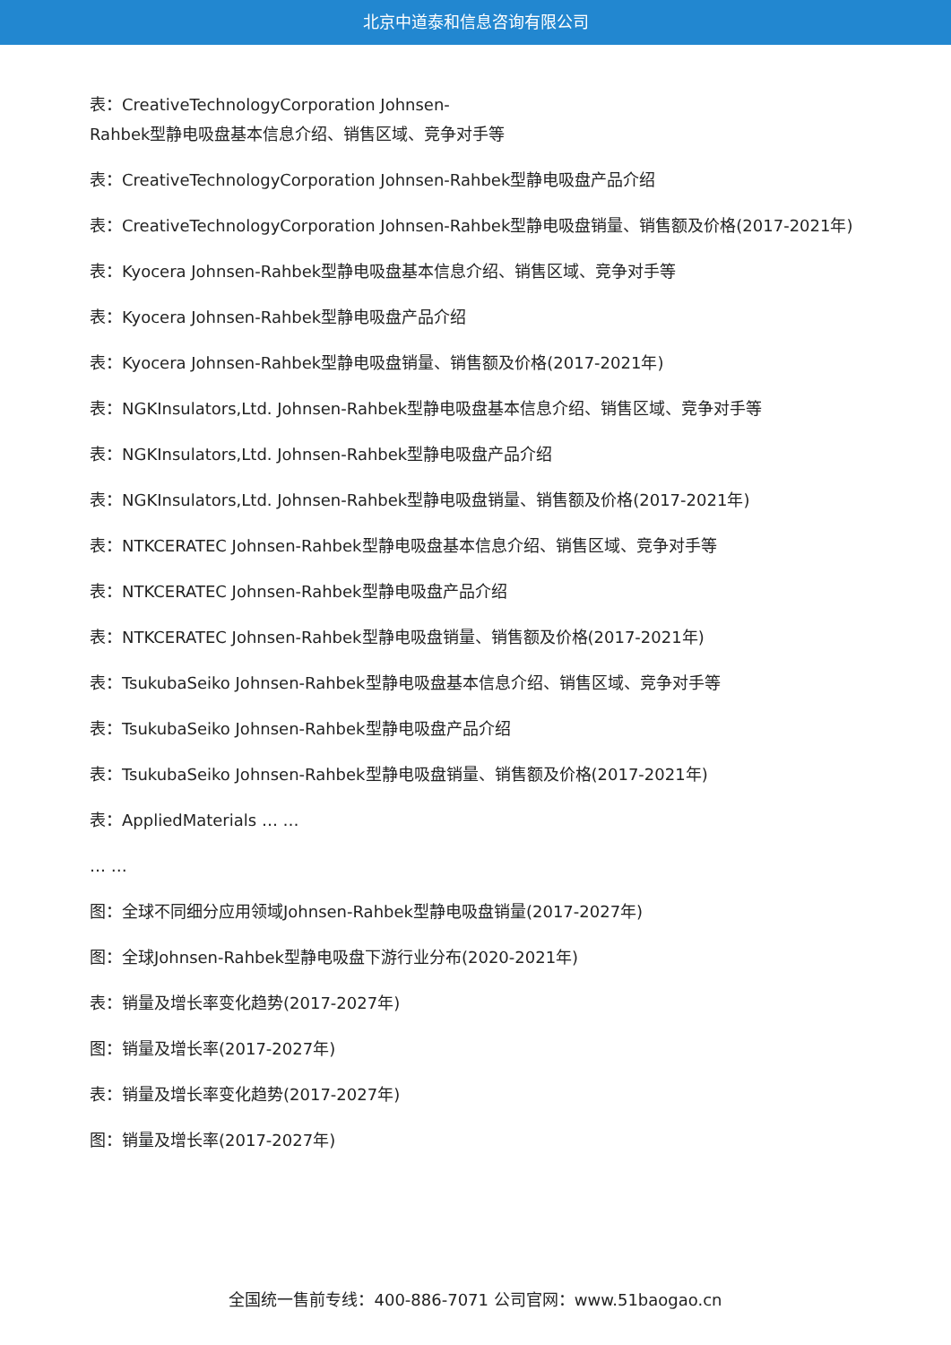北京中道泰和信息咨询有限公司
表：CreativeTechnologyCorporation Johnsen-
Rahbek型静电吸盘基本信息介绍、销售区域、竞争对手等
表：CreativeTechnologyCorporation Johnsen-Rahbek型静电吸盘产品介绍
表：CreativeTechnologyCorporation Johnsen-Rahbek型静电吸盘销量、销售额及价格(2017-2021年)
表：Kyocera Johnsen-Rahbek型静电吸盘基本信息介绍、销售区域、竞争对手等
表：Kyocera Johnsen-Rahbek型静电吸盘产品介绍
表：Kyocera Johnsen-Rahbek型静电吸盘销量、销售额及价格(2017-2021年)
表：NGKInsulators,Ltd. Johnsen-Rahbek型静电吸盘基本信息介绍、销售区域、竞争对手等
表：NGKInsulators,Ltd. Johnsen-Rahbek型静电吸盘产品介绍
表：NGKInsulators,Ltd. Johnsen-Rahbek型静电吸盘销量、销售额及价格(2017-2021年)
表：NTKCERATEC Johnsen-Rahbek型静电吸盘基本信息介绍、销售区域、竞争对手等
表：NTKCERATEC Johnsen-Rahbek型静电吸盘产品介绍
表：NTKCERATEC Johnsen-Rahbek型静电吸盘销量、销售额及价格(2017-2021年)
表：TsukubaSeiko Johnsen-Rahbek型静电吸盘基本信息介绍、销售区域、竞争对手等
表：TsukubaSeiko Johnsen-Rahbek型静电吸盘产品介绍
表：TsukubaSeiko Johnsen-Rahbek型静电吸盘销量、销售额及价格(2017-2021年)
表：AppliedMaterials … …
… …
图：全球不同细分应用领域Johnsen-Rahbek型静电吸盘销量(2017-2027年)
图：全球Johnsen-Rahbek型静电吸盘下游行业分布(2020-2021年)
表：销量及增长率变化趋势(2017-2027年)
图：销量及增长率(2017-2027年)
表：销量及增长率变化趋势(2017-2027年)
图：销量及增长率(2017-2027年)
全国统一售前专线：400-886-7071 公司官网：www.51baogao.cn